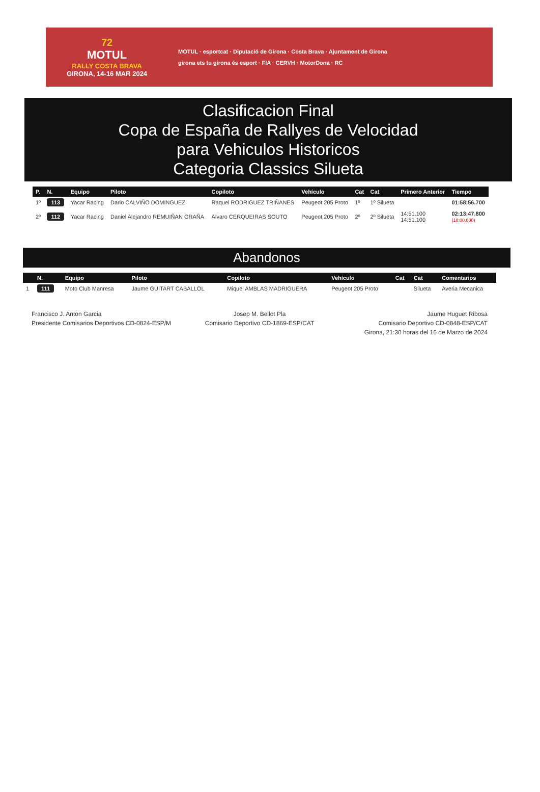72
MOTUL
RALLY COSTA BRAVA
GIRONA, 14-16 MAR 2024
MOTUL · esportcat · Diputació de Girona · Costa Brava · Ajuntament de Girona
girona ets tu girona és esport · FIA · CERVH · MotorDona · RC
Clasificacion Final
Copa de España de Rallyes de Velocidad
para Vehiculos Historicos
Categoria Classics Silueta
| P. | N. | Equipo | Piloto | Copiloto | Vehículo | Cat | Cat | Primero Anterior | Tiempo |
| --- | --- | --- | --- | --- | --- | --- | --- | --- | --- |
| 1º | 113 | Yacar Racing | Dario CALVIÑO DOMINGUEZ | Raquel RODRIGUEZ TRIÑANES | Peugeot 205 Proto | 1º | 1º Silueta | | 01:58:56.700 |
| 2º | 112 | Yacar Racing | Daniel Alejandro REMUIÑAN GRAÑA | Alvaro CERQUEIRAS SOUTO | Peugeot 205 Proto | 2º | 2º Silueta | 14:51.100 14:51.100 | 02:13:47.800 (10:00.000) |
Abandonos
| | N. | Equipo | Piloto | Copiloto | Vehículo | Cat | Cat | Comentarios |
| --- | --- | --- | --- | --- | --- | --- | --- | --- |
| 1 | 111 | Moto Club Manresa | Jaume GUITART CABALLOL | Miquel AMBLAS MADRIGUERA | Peugeot 205 Proto | | Silueta | Averia Mecanica |
Francisco J. Anton Garcia
Presidente Comisarios Deportivos CD-0824-ESP/M
Josep M. Bellot Pla
Comisario Deportivo CD-1869-ESP/CAT
Jaume Huguet Ribosa
Comisario Deportivo CD-0848-ESP/CAT
Girona, 21:30 horas del 16 de Marzo de 2024